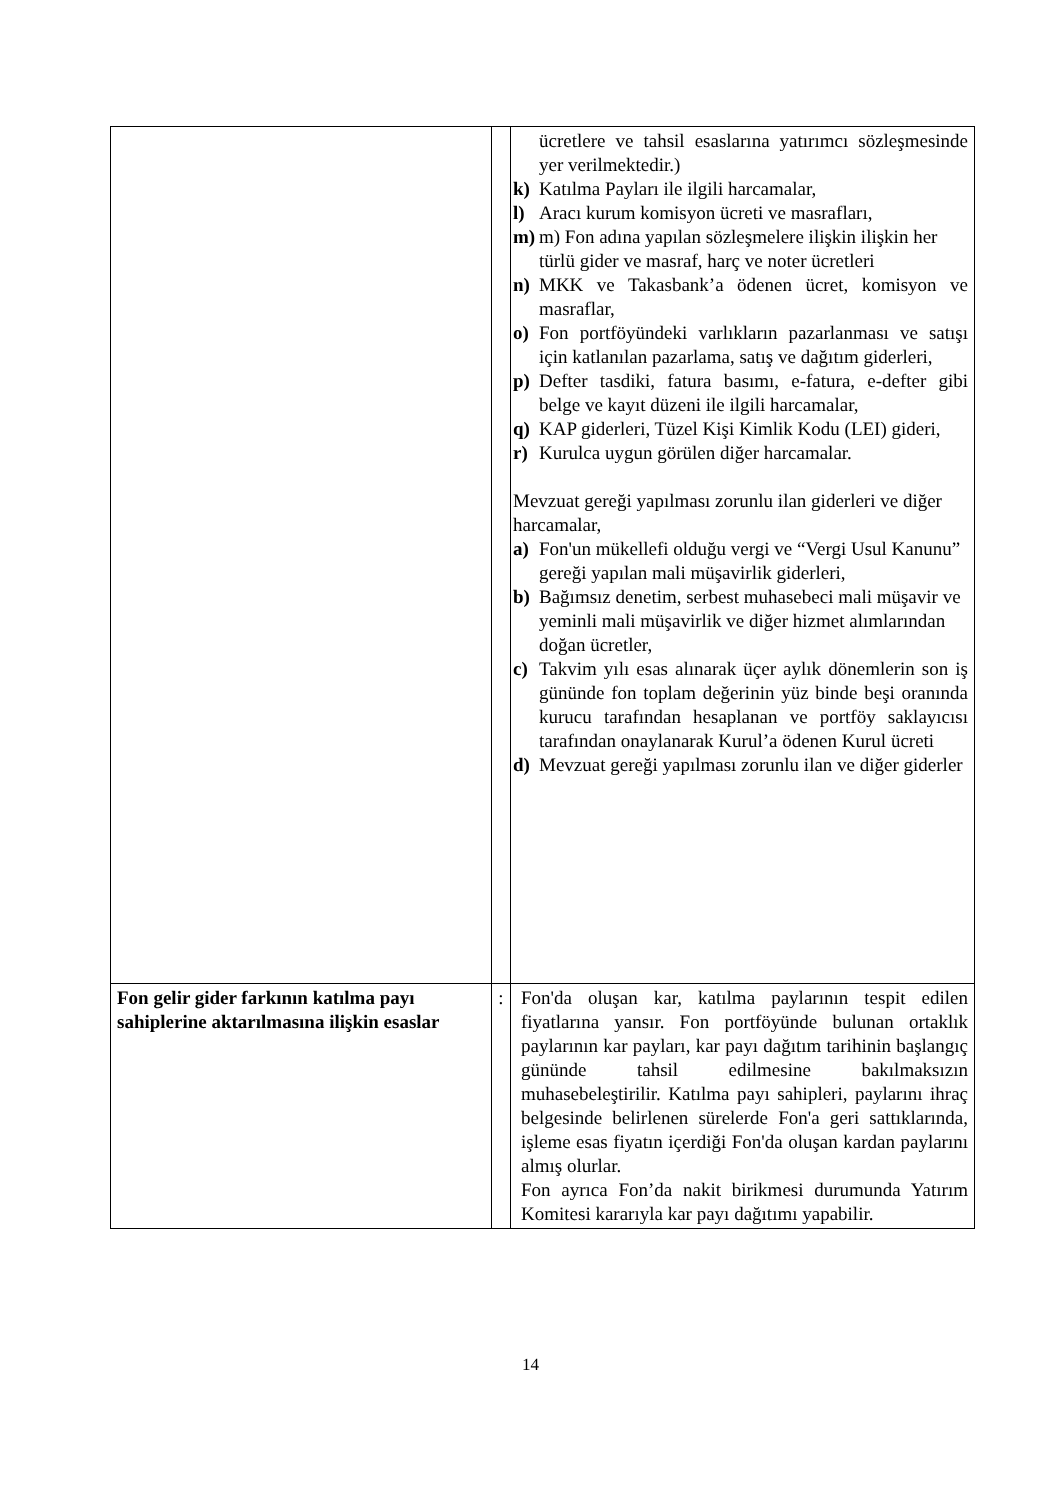| | | ücretlere ve tahsil esaslarına yatırımcı sözleşmesinde yer verilmektedir.) k) Katılma Payları ile ilgili harcamalar, l) Aracı kurum komisyon ücreti ve masrafları, m) m) Fon adına yapılan sözleşmelere ilişkin ilişkin her türlü gider ve masraf, harç ve noter ücretleri n) MKK ve Takasbank’a ödenen ücret, komisyon ve masraflar, o) Fon portföyündeki varlıkların pazarlanması ve satışı için katlanılan pazarlama, satış ve dağıtım giderleri, p) Defter tasdiki, fatura basımı, e-fatura, e-defter gibi belge ve kayıt düzeni ile ilgili harcamalar, q) KAP giderleri, Tüzel Kişi Kimlik Kodu (LEI) gideri, r) Kurulca uygun görülen diğer harcamalar. Mevzuat gereği yapılması zorunlu ilan giderleri ve diğer harcamalar, a) Fon'un mükellefi olduğu vergi ve “Vergi Usul Kanunu” gereği yapılan mali müşavirlik giderleri, b) Bağımsız denetim, serbest muhasebeci mali müşavir ve yeminli mali müşavirlik ve diğer hizmet alımlarından doğan ücretler, c) Takvim yılı esas alınarak üçer aylık dönemlerin son iş gününde fon toplam değerinin yüz binde beşi oranında kurucu tarafından hesaplanan ve portföy saklayıcısı tarafından onaylanarak Kurul’a ödenen Kurul ücreti d) Mevzuat gereği yapılması zorunlu ilan ve diğer giderler |
| Fon gelir gider farkının katılma payı sahiplerine aktarılmasına ilişkin esaslar | : | Fon'da oluşan kar, katılma paylarının tespit edilen fiyatlarına yansır. Fon portföyünde bulunan ortaklık paylarının kar payları, kar payı dağıtım tarihinin başlangıç gününde tahsil edilmesine bakılmaksızın muhasebeleştirilir. Katılma payı sahipleri, paylarını ihraç belgesinde belirlenen sürelerde Fon'a geri sattıklarında, işleme esas fiyatın içerdiği Fon'da oluşan kardan paylarını almış olurlar. Fon ayrıca Fon’da nakit birikmesi durumunda Yatırım Komitesi kararıyla kar payı dağıtımı yapabilir. |
14